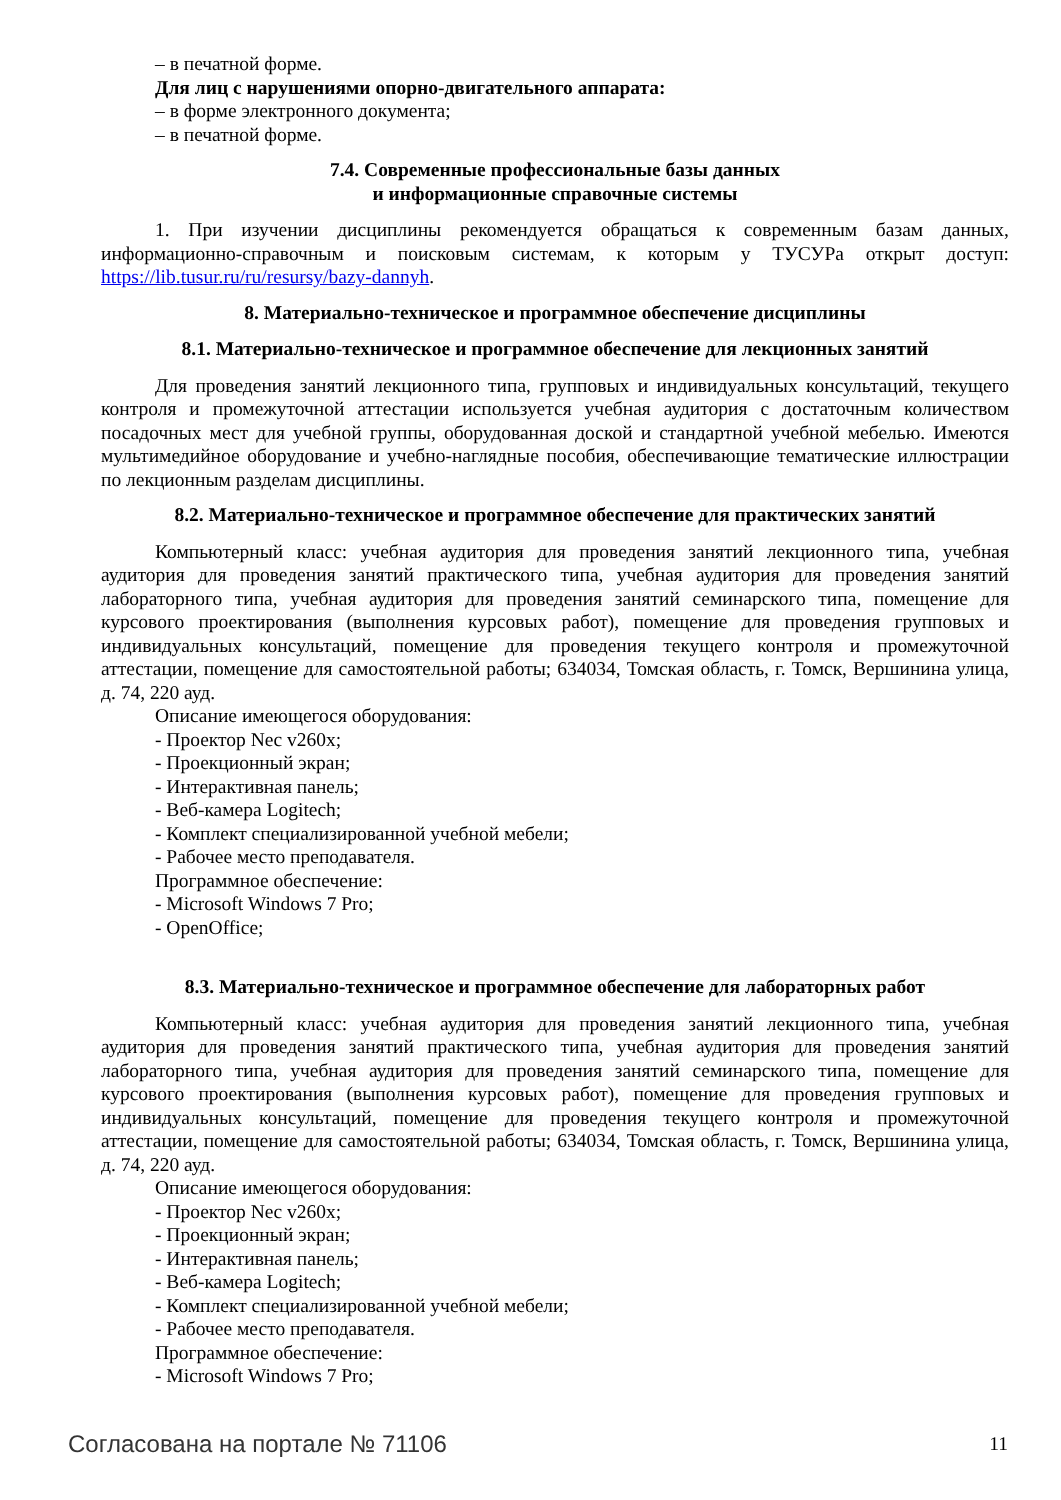– в печатной форме.
Для лиц с нарушениями опорно-двигательного аппарата:
– в форме электронного документа;
– в печатной форме.
7.4. Современные профессиональные базы данных
и информационные справочные системы
1. При изучении дисциплины рекомендуется обращаться к современным базам данных, информационно-справочным и поисковым системам, к которым у ТУСУРа открыт доступ: https://lib.tusur.ru/ru/resursy/bazy-dannyh.
8. Материально-техническое и программное обеспечение дисциплины
8.1. Материально-техническое и программное обеспечение для лекционных занятий
Для проведения занятий лекционного типа, групповых и индивидуальных консультаций, текущего контроля и промежуточной аттестации используется учебная аудитория с достаточным количеством посадочных мест для учебной группы, оборудованная доской и стандартной учебной мебелью. Имеются мультимедийное оборудование и учебно-наглядные пособия, обеспечивающие тематические иллюстрации по лекционным разделам дисциплины.
8.2. Материально-техническое и программное обеспечение для практических занятий
Компьютерный класс: учебная аудитория для проведения занятий лекционного типа, учебная аудитория для проведения занятий практического типа, учебная аудитория для проведения занятий лабораторного типа, учебная аудитория для проведения занятий семинарского типа, помещение для курсового проектирования (выполнения курсовых работ), помещение для проведения групповых и индивидуальных консультаций, помещение для проведения текущего контроля и промежуточной аттестации, помещение для самостоятельной работы; 634034, Томская область, г. Томск, Вершинина улица, д. 74, 220 ауд.
Описание имеющегося оборудования:
- Проектор Nec v260x;
- Проекционный экран;
- Интерактивная панель;
- Веб-камера Logitech;
- Комплект специализированной учебной мебели;
- Рабочее место преподавателя.
Программное обеспечение:
- Microsoft Windows 7 Pro;
- OpenOffice;
8.3. Материально-техническое и программное обеспечение для лабораторных работ
Компьютерный класс: учебная аудитория для проведения занятий лекционного типа, учебная аудитория для проведения занятий практического типа, учебная аудитория для проведения занятий лабораторного типа, учебная аудитория для проведения занятий семинарского типа, помещение для курсового проектирования (выполнения курсовых работ), помещение для проведения групповых и индивидуальных консультаций, помещение для проведения текущего контроля и промежуточной аттестации, помещение для самостоятельной работы; 634034, Томская область, г. Томск, Вершинина улица, д. 74, 220 ауд.
Описание имеющегося оборудования:
- Проектор Nec v260x;
- Проекционный экран;
- Интерактивная панель;
- Веб-камера Logitech;
- Комплект специализированной учебной мебели;
- Рабочее место преподавателя.
Программное обеспечение:
- Microsoft Windows 7 Pro;
Согласована на портале № 71106 11